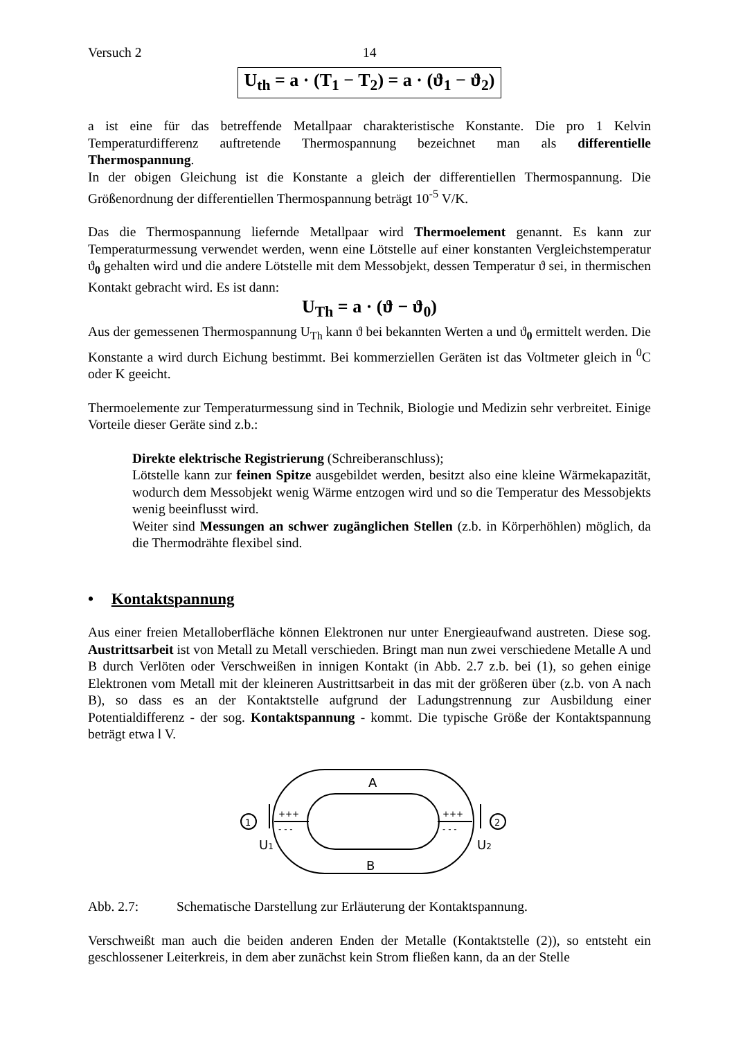Versuch 2 14
U<sub>th</sub> = a · (T<sub>1</sub> − T<sub>2</sub>) = a · (ϑ<sub>1</sub> − ϑ<sub>2</sub>)
a ist eine für das betreffende Metallpaar charakteristische Konstante. Die pro 1 Kelvin Temperaturdifferenz auftretende Thermospannung bezeichnet man als differentielle Thermospannung.
In der obigen Gleichung ist die Konstante a gleich der differentiellen Thermospannung. Die Größenordnung der differentiellen Thermospannung beträgt 10<sup>-5</sup> V/K.
Das die Thermospannung liefernde Metallpaar wird Thermoelement genannt. Es kann zur Temperaturmessung verwendet werden, wenn eine Lötstelle auf einer konstanten Vergleichstemperatur ϑ<sub>0</sub> gehalten wird und die andere Lötstelle mit dem Messobjekt, dessen Temperatur ϑ sei, in thermischen Kontakt gebracht wird. Es ist dann:
U<sub>Th</sub> = a · (ϑ − ϑ<sub>0</sub>)
Aus der gemessenen Thermospannung U<sub>Th</sub> kann ϑ bei bekannten Werten a und ϑ<sub>0</sub> ermittelt werden. Die Konstante a wird durch Eichung bestimmt. Bei kommerziellen Geräten ist das Voltmeter gleich in <sup>0</sup>C oder K geeicht.
Thermoelemente zur Temperaturmessung sind in Technik, Biologie und Medizin sehr verbreitet. Einige Vorteile dieser Geräte sind z.b.:
Direkte elektrische Registrierung (Schreiberanschluss);
Lötstelle kann zur feinen Spitze ausgebildet werden, besitzt also eine kleine Wärmekapazität, wodurch dem Messobjekt wenig Wärme entzogen wird und so die Temperatur des Messobjekts wenig beeinflusst wird.
Weiter sind Messungen an schwer zugänglichen Stellen (z.b. in Körperhöhlen) möglich, da die Thermodrähte flexibel sind.
• Kontaktspannung
Aus einer freien Metalloberfläche können Elektronen nur unter Energieaufwand austreten. Diese sog. Austrittsarbeit ist von Metall zu Metall verschieden. Bringt man nun zwei verschiedene Metalle A und B durch Verlöten oder Verschweißen in innigen Kontakt (in Abb. 2.7 z.b. bei (1), so gehen einige Elektronen vom Metall mit der kleineren Austrittsarbeit in das mit der größeren über (z.b. von A nach B), so dass es an der Kontaktstelle aufgrund der Ladungstrennung zur Ausbildung einer Potentialdifferenz - der sog. Kontaktspannung - kommt. Die typische Größe der Kontaktspannung beträgt etwa l V.
A
B
1
2
U1
U2
+++
+++
- - -
- - -
Abb. 2.7: Schematische Darstellung zur Erläuterung der Kontaktspannung.
Verschweißt man auch die beiden anderen Enden der Metalle (Kontaktstelle (2)), so entsteht ein geschlossener Leiterkreis, in dem aber zunächst kein Strom fließen kann, da an der Stelle